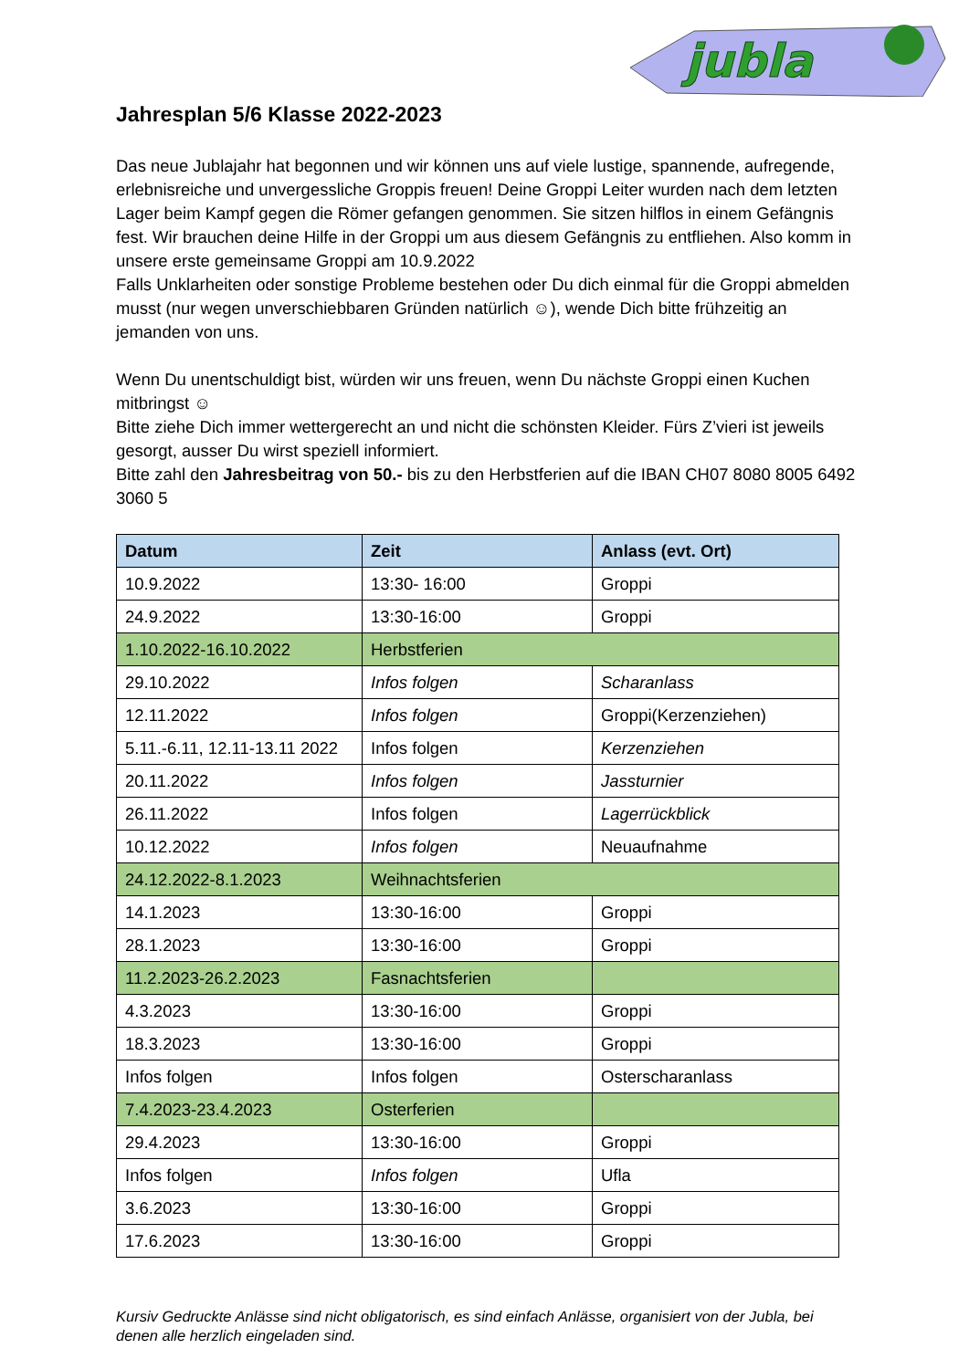jubla
Jahresplan 5/6 Klasse 2022-2023
Das neue Jublajahr hat begonnen und wir können uns auf viele lustige, spannende, aufregende, erlebnisreiche und unvergessliche Groppis freuen! Deine Groppi Leiter wurden nach dem letzten Lager beim Kampf gegen die Römer gefangen genommen. Sie sitzen hilflos in einem Gefängnis fest. Wir brauchen deine Hilfe in der Groppi um aus diesem Gefängnis zu entfliehen. Also komm in unsere erste gemeinsame Groppi am 10.9.2022
Falls Unklarheiten oder sonstige Probleme bestehen oder Du dich einmal für die Groppi abmelden musst (nur wegen unverschiebbaren Gründen natürlich ☺), wende Dich bitte frühzeitig an jemanden von uns.
Wenn Du unentschuldigt bist, würden wir uns freuen, wenn Du nächste Groppi einen Kuchen mitbringst ☺
Bitte ziehe Dich immer wettergerecht an und nicht die schönsten Kleider. Fürs Z’vieri ist jeweils gesorgt, ausser Du wirst speziell informiert.
Bitte zahl den Jahresbeitrag von 50.- bis zu den Herbstferien auf die IBAN CH07 8080 8005 6492 3060 5
| Datum | Zeit | Anlass (evt. Ort) |
| --- | --- | --- |
| 10.9.2022 | 13:30- 16:00 | Groppi |
| 24.9.2022 | 13:30-16:00 | Groppi |
| 1.10.2022-16.10.2022 | Herbstferien | |
| 29.10.2022 | Infos folgen | Scharanlass |
| 12.11.2022 | Infos folgen | Groppi(Kerzenziehen) |
| 5.11.-6.11, 12.11-13.11 2022 | Infos folgen | Kerzenziehen |
| 20.11.2022 | Infos folgen | Jassturnier |
| 26.11.2022 | Infos folgen | Lagerrückblick |
| 10.12.2022 | Infos folgen | Neuaufnahme |
| 24.12.2022-8.1.2023 | Weihnachtsferien | |
| 14.1.2023 | 13:30-16:00 | Groppi |
| 28.1.2023 | 13:30-16:00 | Groppi |
| 11.2.2023-26.2.2023 | Fasnachtsferien | |
| 4.3.2023 | 13:30-16:00 | Groppi |
| 18.3.2023 | 13:30-16:00 | Groppi |
| Infos folgen | Infos folgen | Osterscharanlass |
| 7.4.2023-23.4.2023 | Osterferien | |
| 29.4.2023 | 13:30-16:00 | Groppi |
| Infos folgen | Infos folgen | Ufla |
| 3.6.2023 | 13:30-16:00 | Groppi |
| 17.6.2023 | 13:30-16:00 | Groppi |
Kursiv Gedruckte Anlässe sind nicht obligatorisch, es sind einfach Anlässe, organisiert von der Jubla, bei denen alle herzlich eingeladen sind.